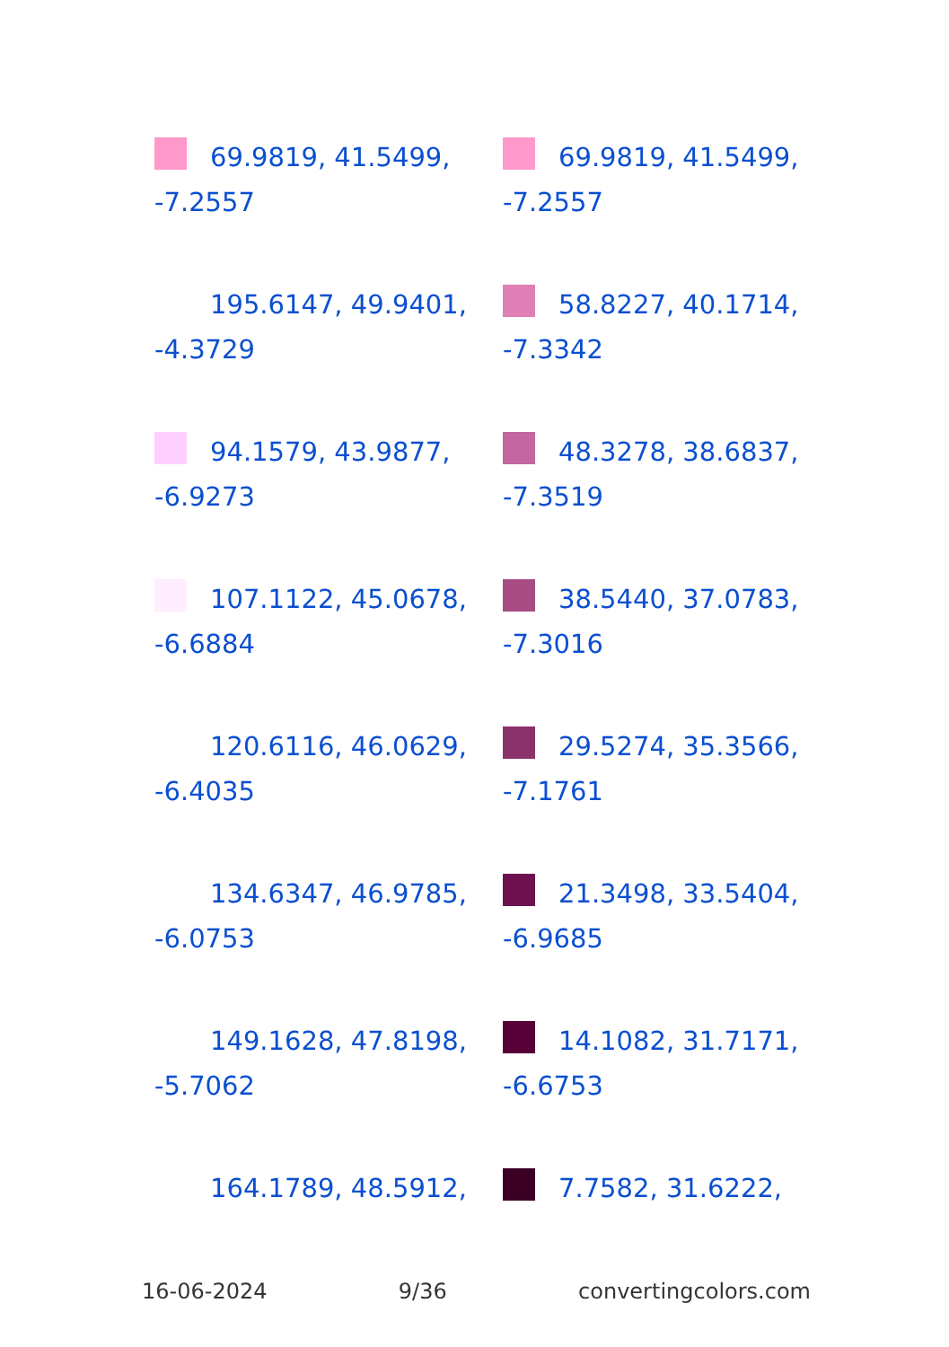69.9819, 41.5499, -7.2557
69.9819, 41.5499, -7.2557
195.6147, 49.9401, -4.3729
58.8227, 40.1714, -7.3342
94.1579, 43.9877, -6.9273
48.3278, 38.6837, -7.3519
107.1122, 45.0678, -6.6884
38.5440, 37.0783, -7.3016
120.6116, 46.0629, -6.4035
29.5274, 35.3566, -7.1761
134.6347, 46.9785, -6.0753
21.3498, 33.5404, -6.9685
149.1628, 47.8198, -5.7062
14.1082, 31.7171, -6.6753
164.1789, 48.5912,
7.7582, 31.6222,
16-06-2024 9/36 convertingcolors.com